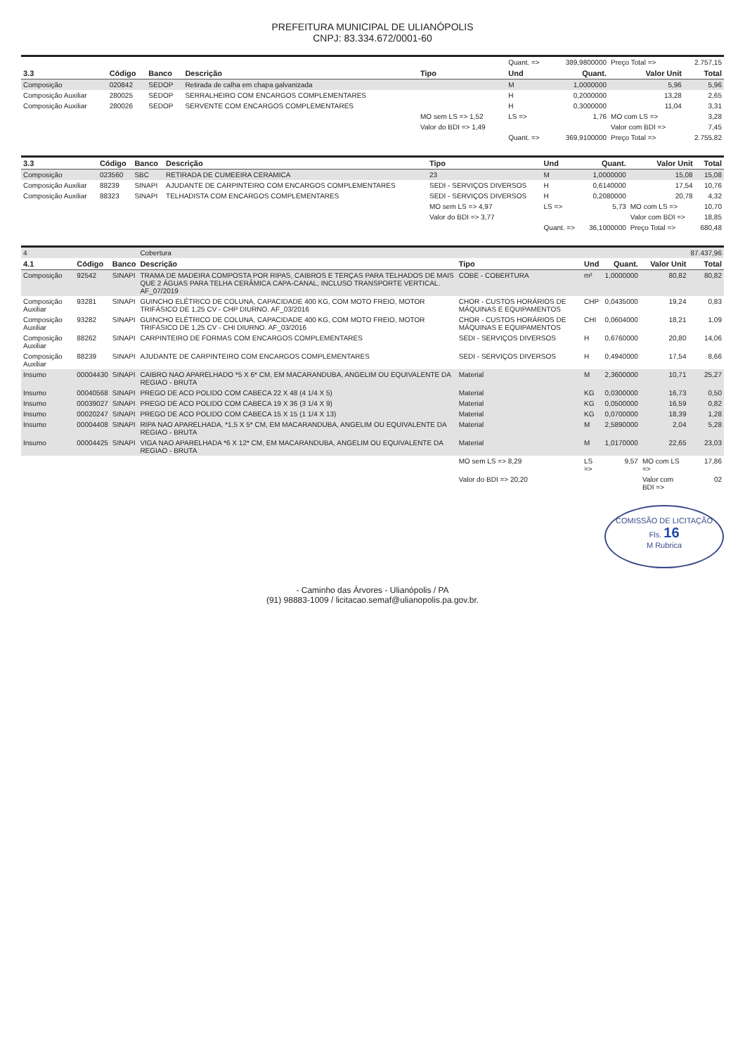PREFEITURA MUNICIPAL DE ULIANÓPOLIS
CNPJ: 83.334.672/0001-60
| | | | | | Quant. => | 389,9800000 | Preço Total => | 2.757,15 |
| 3.3 | Código | Banco | Descrição | Tipo | Und | Quant. | Valor Unit | Total |
| Composição | 020842 | SEDOP | Retirada de calha em chapa galvanizada | | M | 1,0000000 | 5,96 | 5,96 |
| Composição Auxiliar | 280025 | SEDOP | SERRALHEIRO COM ENCARGOS COMPLEMENTARES | | H | 0,2000000 | 13,28 | 2,65 |
| Composição Auxiliar | 280026 | SEDOP | SERVENTE COM ENCARGOS COMPLEMENTARES | | H | 0,3000000 | 11,04 | 3,31 |
| | | | | MO sem LS => 1,52 | LS => | 1,76 | MO com LS => | 3,28 |
| | | | | Valor do BDI => 1,49 | | | Valor com BDI => | 7,45 |
| | | | | | Quant. => | 369,9100000 | Preço Total => | 2.755,82 |
| 3.3 | Código | Banco | Descrição | Tipo | Und | Quant. | Valor Unit | Total |
| --- | --- | --- | --- | --- | --- | --- | --- | --- |
| Composição | 023560 | SBC | RETIRADA DE CUMEEIRA CERAMICA | 23 | M | 1,0000000 | 15,08 | 15,08 |
| Composição Auxiliar | 88239 | SINAPI | AJUDANTE DE CARPINTEIRO COM ENCARGOS COMPLEMENTARES | SEDI - SERVIÇOS DIVERSOS | H | 0,6140000 | 17,54 | 10,76 |
| Composição Auxiliar | 88323 | SINAPI | TELHADISTA COM ENCARGOS COMPLEMENTARES | SEDI - SERVIÇOS DIVERSOS | H | 0,2080000 | 20,78 | 4,32 |
| | | | | MO sem LS => 4,97 | LS => | 5,73 | MO com LS => | 10,70 |
| | | | | Valor do BDI => 3,77 | | | Valor com BDI => | 18,85 |
| | | | | | Quant. => | 36,1000000 | Preço Total => | 680,48 |
| 4 | | | Cobertura | | | | | 87.437,96 |
| 4.1 | Código | Banco | Descrição | Tipo | Und | Quant. | Valor Unit | Total |
| Composição | 92542 | SINAPI | TRAMA DE MADEIRA COMPOSTA POR RIPAS, CAIBROS E TERÇAS PARA TELHADOS DE MAIS QUE 2 ÁGUAS PARA TELHA CERÂMICA CAPA-CANAL, INCLUSO TRANSPORTE VERTICAL. AF_07/2019 | COBE - COBERTURA | m² | 1,0000000 | 80,82 | 80,82 |
| Composição Auxiliar | 93281 | SINAPI | GUINCHO ELÉTRICO DE COLUNA, CAPACIDADE 400 KG, COM MOTO FREIO, MOTOR TRIFÁSICO DE 1,25 CV - CHP DIURNO. AF_03/2016 | CHOR - CUSTOS HORÁRIOS DE MÁQUINAS E EQUIPAMENTOS | CHP | 0,0435000 | 19,24 | 0,83 |
| Composição Auxiliar | 93282 | SINAPI | GUINCHO ELÉTRICO DE COLUNA, CAPACIDADE 400 KG, COM MOTO FREIO, MOTOR TRIFÁSICO DE 1,25 CV - CHI DIURNO. AF_03/2016 | CHOR - CUSTOS HORÁRIOS DE MÁQUINAS E EQUIPAMENTOS | CHI | 0,0604000 | 18,21 | 1,09 |
| Composição Auxiliar | 88262 | SINAPI | CARPINTEIRO DE FORMAS COM ENCARGOS COMPLEMENTARES | SEDI - SERVIÇOS DIVERSOS | H | 0,6760000 | 20,80 | 14,06 |
| Composição Auxiliar | 88239 | SINAPI | AJUDANTE DE CARPINTEIRO COM ENCARGOS COMPLEMENTARES | SEDI - SERVIÇOS DIVERSOS | H | 0,4940000 | 17,54 | 8,66 |
| Insumo | 00004430 | SINAPI | CAIBRO NAO APARELHADO *5 X 6* CM, EM MACARANDUBA, ANGELIM OU EQUIVALENTE DA REGIAO - BRUTA | Material | M | 2,3600000 | 10,71 | 25,27 |
| Insumo | 00040568 | SINAPI | PREGO DE ACO POLIDO COM CABECA 22 X 48 (4 1/4 X 5) | Material | KG | 0,0300000 | 16,73 | 0,50 |
| Insumo | 00039027 | SINAPI | PREGO DE ACO POLIDO COM CABECA 19 X 36 (3 1/4 X 9) | Material | KG | 0,0500000 | 16,59 | 0,82 |
| Insumo | 00020247 | SINAPI | PREGO DE ACO POLIDO COM CABECA 15 X 15 (1 1/4 X 13) | Material | KG | 0,0700000 | 18,39 | 1,28 |
| Insumo | 00004408 | SINAPI | RIPA NAO APARELHADA, *1,5 X 5* CM, EM MACARANDUBA, ANGELIM OU EQUIVALENTE DA REGIAO - BRUTA | Material | M | 2,5890000 | 2,04 | 5,28 |
| Insumo | 00004425 | SINAPI | VIGA NAO APARELHADA *6 X 12* CM, EM MACARANDUBA, ANGELIM OU EQUIVALENTE DA REGIAO - BRUTA | Material | M | 1,0170000 | 22,65 | 23,03 |
| | | | | MO sem LS => 8,29 | LS => | 9,57 | MO com LS => | 17,86 |
| | | | | Valor do BDI => 20,20 | | | Valor com BDI => | 02 |
COMISSÃO DE LICITAÇÃO
Fls. 16
M Rubrica
- Caminho das Árvores - Ulianópolis / PA
(91) 98883-1009 / licitacao.semaf@ulianopolis.pa.gov.br.